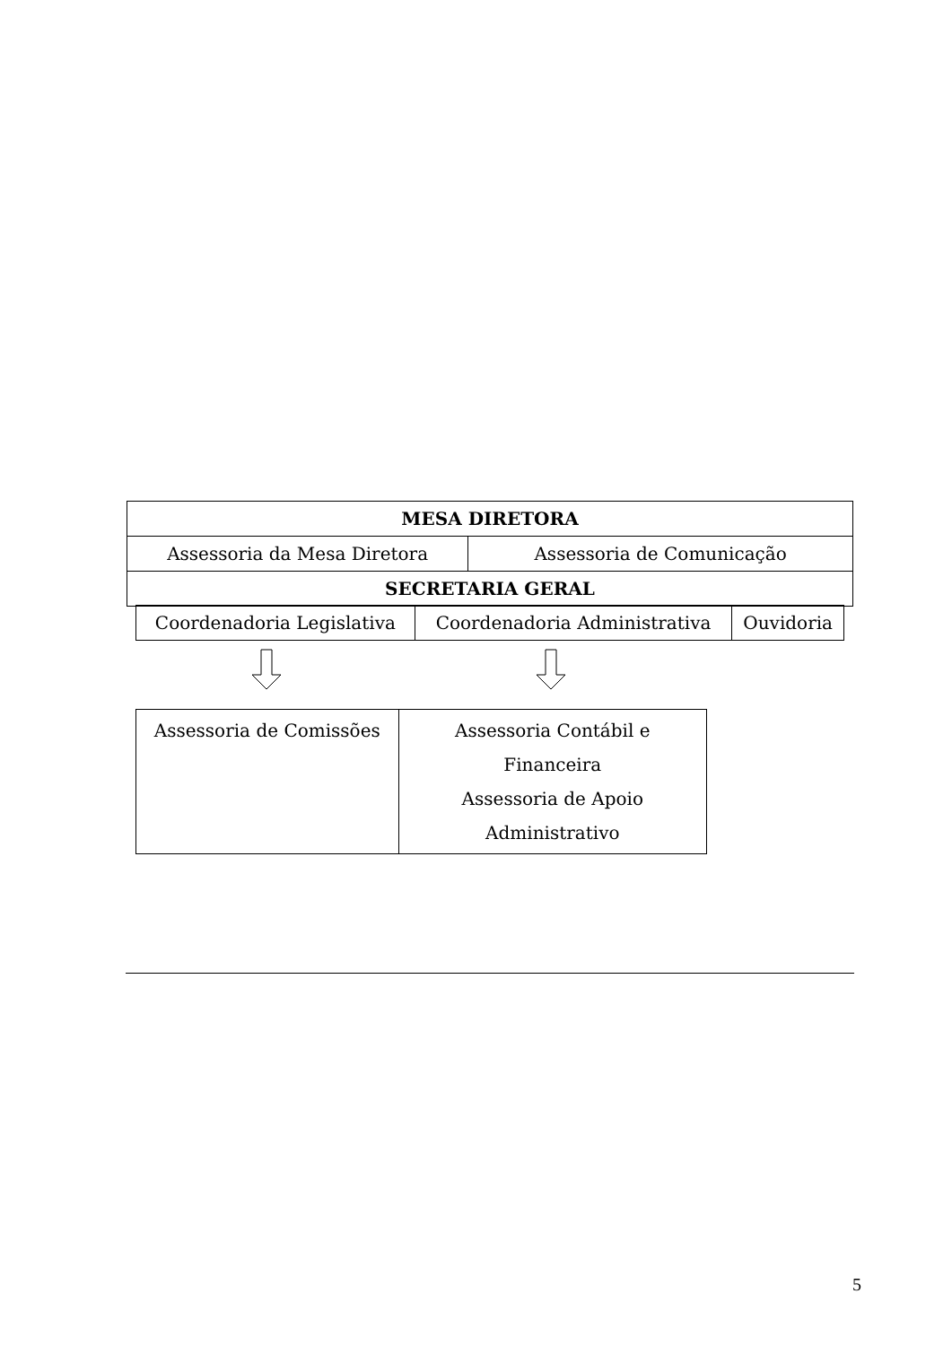| MESA DIRETORA | |
| --- | --- |
| Assessoria da Mesa Diretora | Assessoria de Comunicação |
| SECRETARIA GERAL | |
| Coordenadoria Legislativa | Coordenadoria Administrativa | Ouvidoria |
| Assessoria de Comissões | Assessoria Contábil e Financeira Assessoria de Apoio Administrativo |
5